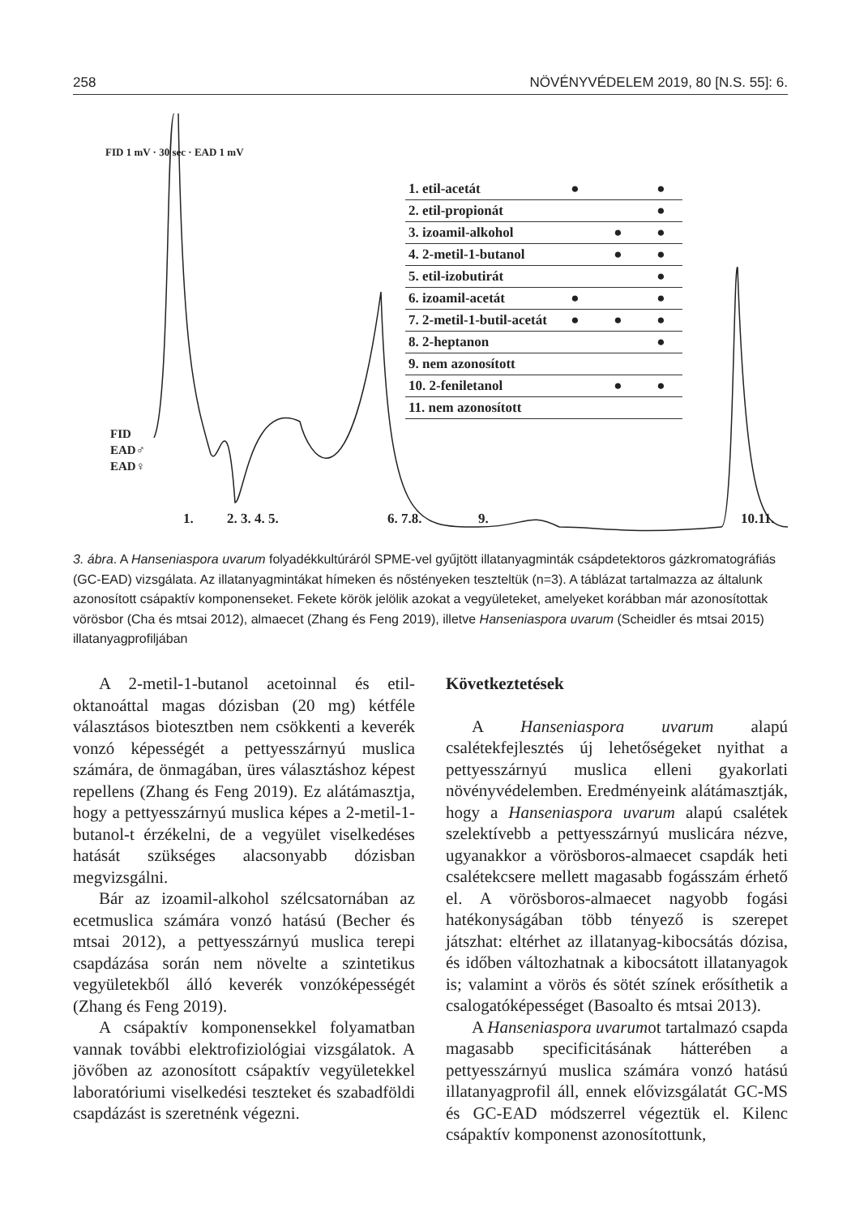258 NÖVÉNYVÉDELEM 2019, 80 [N.S. 55]: 6.
FID 1 mV · 30 sec · EAD 1 mV
| 1. etil-acetát | ● | | ● |
| 2. etil-propionát | | | ● |
| 3. izoamil-alkohol | | ● | ● |
| 4. 2-metil-1-butanol | | ● | ● |
| 5. etil-izobutirát | | | ● |
| 6. izoamil-acetát | ● | | ● |
| 7. 2-metil-1-butil-acetát | ● | ● | ● |
| 8. 2-heptanon | | | ● |
| 9. nem azonosított | | | |
| 10. 2-feniletanol | | ● | ● |
| 11. nem azonosított | | | |
FID
EAD♂
EAD♀
1. 2. 3. 4. 5. 6. 7.8. 9. 10.11.
3. ábra. A Hanseniaspora uvarum folyadékkultúráról SPME-vel gyűjtött illatanyagminták csápdetektoros gázkromatográfiás (GC-EAD) vizsgálata. Az illatanyagmintákat hímeken és nőstényeken teszteltük (n=3). A táblázat tartalmazza az általunk azonosított csápaktív komponenseket. Fekete körök jelölik azokat a vegyületeket, amelyeket korábban már azonosítottak vörösbor (Cha és mtsai 2012), almaecet (Zhang és Feng 2019), illetve Hanseniaspora uvarum (Scheidler és mtsai 2015) illatanyagprofiljában
A 2-metil-1-butanol acetoinnal és etil-oktanoáttal magas dózisban (20 mg) kétféle választásos biotesztben nem csökkenti a keverék vonzó képességét a pettyesszárnyú muslica számára, de önmagában, üres választáshoz képest repellens (Zhang és Feng 2019). Ez alátámasztja, hogy a pettyesszárnyú muslica képes a 2-metil-1-butanol-t érzékelni, de a vegyület viselkedéses hatását szükséges alacsonyabb dózisban megvizsgálni.
Bár az izoamil-alkohol szélcsatornában az ecetmuslica számára vonzó hatású (Becher és mtsai 2012), a pettyesszárnyú muslica terepi csapdázása során nem növelte a szintetikus vegyületekből álló keverék vonzóképességét (Zhang és Feng 2019).
A csápaktív komponensekkel folyamatban vannak további elektrofiziológiai vizsgálatok. A jövőben az azonosított csápaktív vegyületekkel laboratóriumi viselkedési teszteket és szabadföldi csapdázást is szeretnénk végezni.
Következtetések
A Hanseniaspora uvarum alapú csalétekfejlesztés új lehetőségeket nyithat a pettyesszárnyú muslica elleni gyakorlati növényvédelemben. Eredményeink alátámasztják, hogy a Hanseniaspora uvarum alapú csalétek szelektívebb a pettyesszárnyú muslicára nézve, ugyanakkor a vörösboros-almaecet csapdák heti csalétekcsere mellett magasabb fogásszám érhető el. A vörösboros-almaecet nagyobb fogási hatékonyságában több tényező is szerepet játszhat: eltérhet az illatanyag-kibocsátás dózisa, és időben változhatnak a kibocsátott illatanyagok is; valamint a vörös és sötét színek erősíthetik a csalogatóképességet (Basoalto és mtsai 2013).
A Hanseniaspora uvarumot tartalmazó csapda magasabb specificitásának hátterében a pettyesszárnyú muslica számára vonzó hatású illatanyagprofil áll, ennek elővizsgálatát GC-MS és GC-EAD módszerrel végeztük el. Kilenc csápaktív komponenst azonosítottunk,